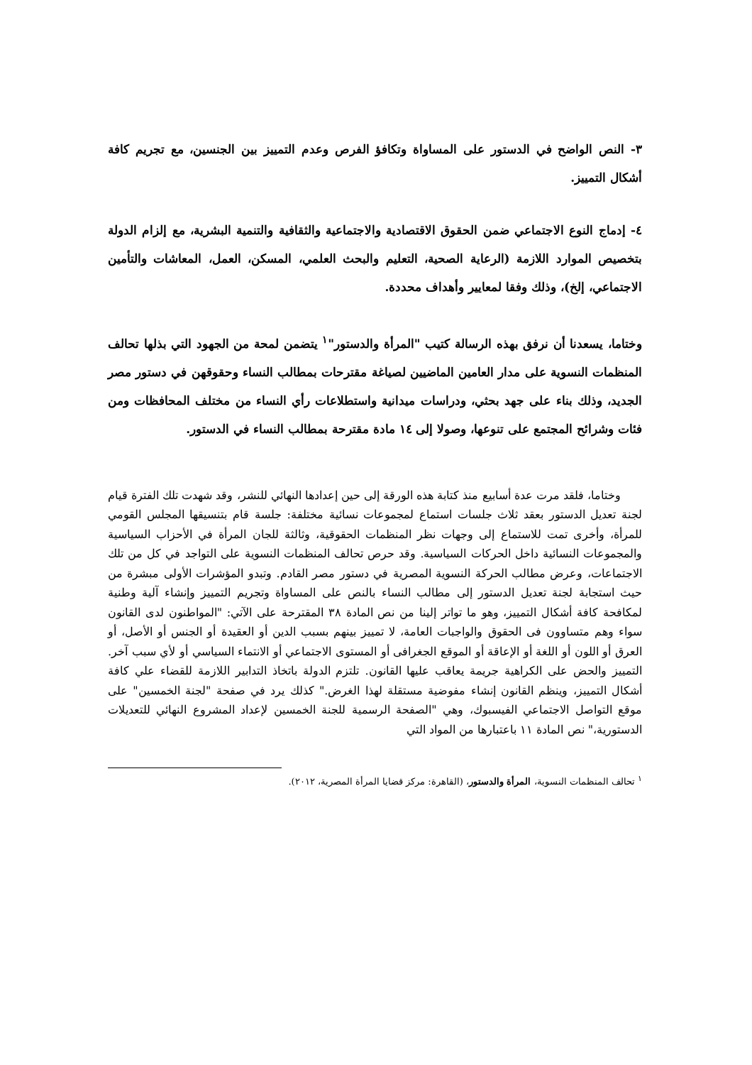٣- النص الواضح في الدستور على المساواة وتكافؤ الفرص وعدم التمييز بين الجنسين، مع تجريم كافة أشكال التمييز.
٤- إدماج النوع الاجتماعي ضمن الحقوق الاقتصادية والاجتماعية والثقافية والتنمية البشرية، مع إلزام الدولة بتخصيص الموارد اللازمة (الرعاية الصحية، التعليم والبحث العلمي، المسكن، العمل، المعاشات والتأمين الاجتماعي، إلخ)، وذلك وفقا لمعايير وأهداف محددة.
وختاما، يسعدنا أن نرفق بهذه الرسالة كتيب "المرأة والدستور"<sup>١</sup> يتضمن لمحة من الجهود التي بذلها تحالف المنظمات النسوية على مدار العامين الماضيين لصياغة مقترحات بمطالب النساء وحقوقهن في دستور مصر الجديد، وذلك بناء على جهد بحثي، ودراسات ميدانية واستطلاعات رأي النساء من مختلف المحافظات ومن فئات وشرائح المجتمع على تنوعها، وصولا إلى ١٤ مادة مقترحة بمطالب النساء في الدستور.
وختاما، فلقد مرت عدة أسابيع منذ كتابة هذه الورقة إلى حين إعدادها النهائي للنشر، وقد شهدت تلك الفترة قيام لجنة تعديل الدستور بعقد ثلاث جلسات استماع لمجموعات نسائية مختلفة: جلسة قام بتنسيقها المجلس القومي للمرأة، وأخرى تمت للاستماع إلى وجهات نظر المنظمات الحقوقية، وثالثة للجان المرأة في الأحزاب السياسية والمجموعات النسائية داخل الحركات السياسية. وقد حرص تحالف المنظمات النسوية على التواجد في كل من تلك الاجتماعات، وعرض مطالب الحركة النسوية المصرية في دستور مصر القادم. وتبدو المؤشرات الأولى مبشرة من حيث استجابة لجنة تعديل الدستور إلى مطالب النساء بالنص على المساواة وتجريم التمييز وإنشاء آلية وطنية لمكافحة كافة أشكال التمييز، وهو ما تواتر إلينا من نص المادة ٣٨ المقترحة على الآتي: "المواطنون لدى القانون سواء وهم متساوون فى الحقوق والواجبات العامة، لا تمييز بينهم بسبب الدين أو العقيدة أو الجنس أو الأصل، أو العرق أو اللون أو اللغة أو الإعاقة أو الموقع الجغرافى أو المستوى الاجتماعي أو الانتماء السياسي أو لأي سبب آخر. التمييز والحض على الكراهية جريمة يعاقب عليها القانون. تلتزم الدولة باتخاذ التدابير اللازمة للقضاء علي كافة أشكال التمييز، وينظم القانون إنشاء مفوضية مستقلة لهذا الغرض." كذلك يرد في صفحة "لجنة الخمسين" على موقع التواصل الاجتماعي الفيسبوك، وهي "الصفحة الرسمية للجنة الخمسين لإعداد المشروع النهائي للتعديلات الدستورية،" نص المادة ١١ باعتبارها من المواد التي
<sup>١</sup> تحالف المنظمات النسوية، المرأة والدستور، (القاهرة: مركز قضايا المرأة المصرية، ٢٠١٢).